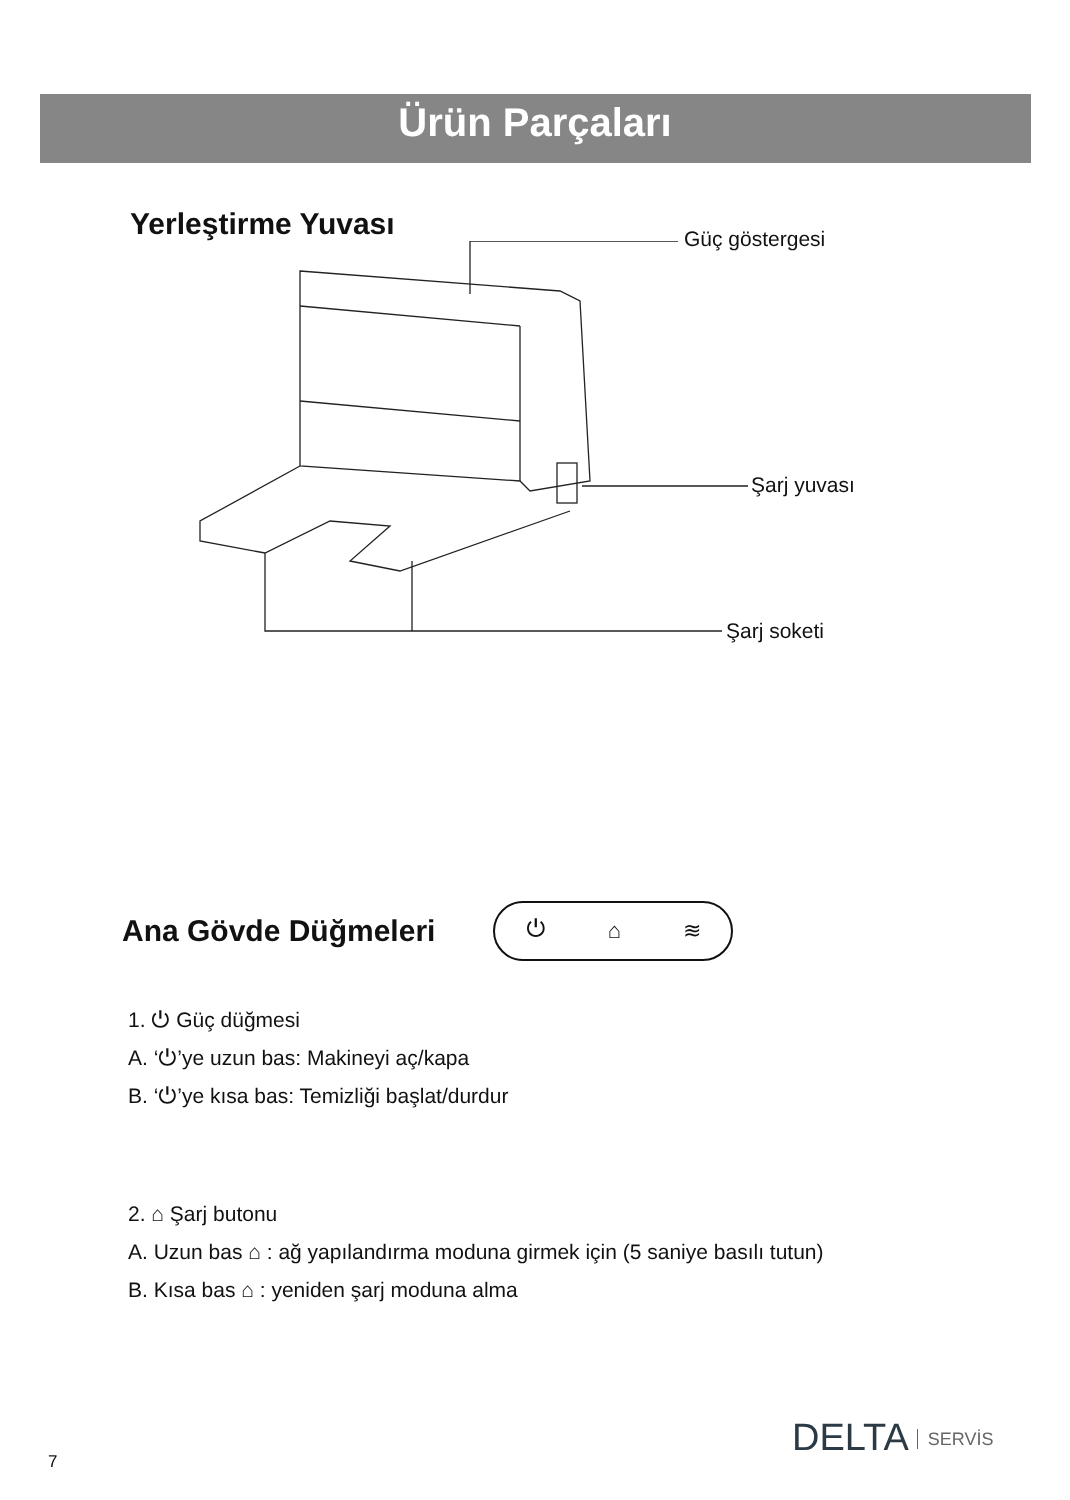Ürün Parçaları
Yerleştirme Yuvası
Güç göstergesi
Şarj yuvası
Şarj soketi
Ana Gövde Düğmeleri
⏻ ⌂ ≋
1. ⏻ Güç düğmesi
A. ‘⏻’ye uzun bas: Makineyi aç/kapa
B. ‘⏻’ye kısa bas: Temizliği başlat/durdur
2. ⌂ Şarj butonu
A. Uzun bas ⌂ : ağ yapılandırma moduna girmek için (5 saniye basılı tutun)
B. Kısa bas ⌂ : yeniden şarj moduna alma
7
DELTA SERVİS